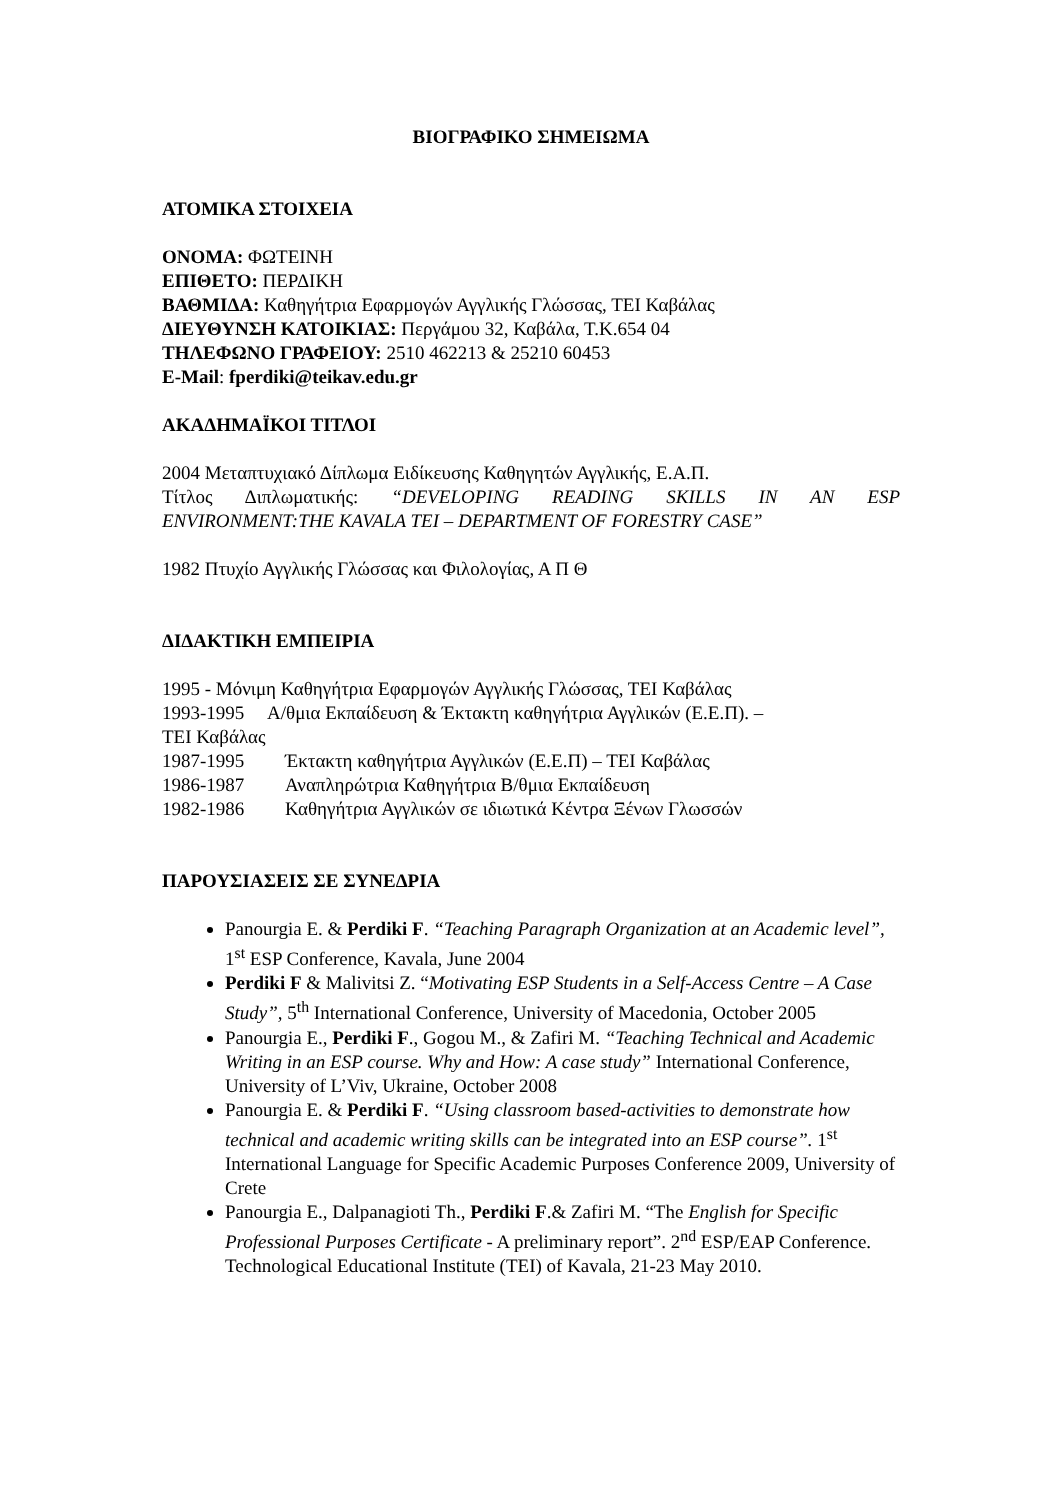ΒΙΟΓΡΑΦΙΚΟ ΣΗΜΕΙΩΜΑ
ΑΤΟΜΙΚΑ ΣΤΟΙΧΕΙΑ
ΟΝΟΜΑ: ΦΩΤΕΙΝΗ
ΕΠΙΘΕΤΟ: ΠΕΡΔΙΚΗ
ΒΑΘΜΙΔΑ: Καθηγήτρια Εφαρμογών Αγγλικής Γλώσσας, ΤΕΙ Καβάλας
ΔΙΕΥΘΥΝΣΗ ΚΑΤΟΙΚΙΑΣ: Περγάμου 32, Καβάλα, Τ.Κ.654 04
ΤΗΛΕΦΩΝΟ ΓΡΑΦΕΙΟΥ: 2510 462213 & 25210 60453
E-Mail: fperdiki@teikav.edu.gr
ΑΚΑΔΗΜΑΪΚΟΙ ΤΙΤΛΟΙ
2004 Μεταπτυχιακό Δίπλωμα Ειδίκευσης Καθηγητών Αγγλικής, Ε.Α.Π.
Τίτλος Διπλωματικής: “DEVELOPING READING SKILLS IN AN ESP
ENVIRONMENT:THE KAVALA TEI – DEPARTMENT OF FORESTRY CASE”
1982 Πτυχίο Αγγλικής Γλώσσας και Φιλολογίας, Α Π Θ
ΔΙΔΑΚΤΙΚΗ ΕΜΠΕΙΡΙΑ
1995 - Μόνιμη Καθηγήτρια Εφαρμογών Αγγλικής Γλώσσας, ΤΕΙ Καβάλας
1993-1995 Α/θμια Εκπαίδευση & Έκτακτη καθηγήτρια Αγγλικών (Ε.Ε.Π). –
ΤΕΙ Καβάλας
1987-1995 Έκτακτη καθηγήτρια Αγγλικών (Ε.Ε.Π) – ΤΕΙ Καβάλας
1986-1987 Αναπληρώτρια Καθηγήτρια Β/θμια Εκπαίδευση
1982-1986 Καθηγήτρια Αγγλικών σε ιδιωτικά Κέντρα Ξένων Γλωσσών
ΠΑΡΟΥΣΙΑΣΕΙΣ ΣΕ ΣΥΝΕΔΡΙΑ
Panourgia E. & Perdiki F. “Teaching Paragraph Organization at an Academic level”, 1<sup>st</sup> ESP Conference, Kavala, June 2004
Perdiki F & Malivitsi Z. “Motivating ESP Students in a Self-Access Centre – A Case Study”, 5<sup>th</sup> International Conference, University of Macedonia, October 2005
Panourgia E., Perdiki F., Gogou M., & Zafiri M. “Teaching Technical and Academic Writing in an ESP course. Why and How: A case study” International Conference, University of L’Viv, Ukraine, October 2008
Panourgia E. & Perdiki F. “Using classroom based-activities to demonstrate how technical and academic writing skills can be integrated into an ESP course”. 1<sup>st</sup> International Language for Specific Academic Purposes Conference 2009, University of Crete
Panourgia E., Dalpanagioti Th., Perdiki F.& Zafiri M. “The English for Specific Professional Purposes Certificate - A preliminary report”. 2<sup>nd</sup> ESP/EAP Conference. Technological Educational Institute (TEI) of Kavala, 21-23 May 2010.